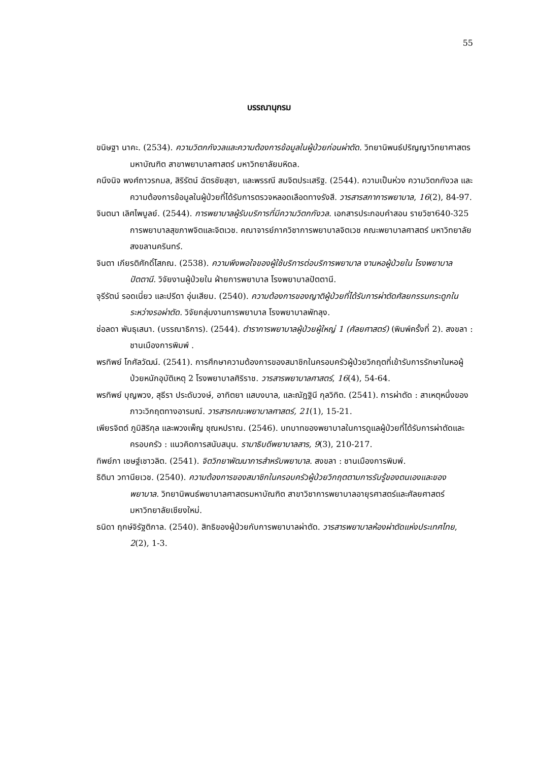55
บรรณานุกรม
ขนิษฐา นาคะ. (2534). ความวิตกกังวลและความต้องการข้อมูลในผู้ป่วยก่อนผ่าตัด. วิทยานิพนธ์ปริญญาวิทยาศาสตรมหาบัณฑิต สาขาพยาบาลศาสตร์ มหาวิทยาลัยมหิดล.
คนึงนิจ พงศ์ถาวรกมล, สิริรัตน์ ฉัตรชัยสุชา, และพรรณี สมจิตประเสริฐ. (2544). ความเป็นห่วง ความวิตกกังวล และความต้องการข้อมูลในผู้ป่วยที่ได้รับการตรวจหลอดเลือดทางรังสี. วารสารสภาการพยาบาล, 16(2), 84-97.
จินตนา เลิศไพบูลย์. (2544). การพยาบาลผู้รับบริการที่มีความวิตกกังวล. เอกสารประกอบคำสอน รายวิชา640-325 การพยาบาลสุขภาพจิตและจิตเวช. คณาจารย์ภาควิชาการพยาบาลจิตเวช คณะพยาบาลศาสตร์ มหาวิทยาลัยสงขลานครินทร์.
จินตา เกียรติศักดิ์โสภณ. (2538). ความพึงพอใจของผู้ใช้บริการต่อบริการพยาบาล งานหอผู้ป่วยใน โรงพยาบาลปัตตานี. วิจัยงานผู้ป่วยใน ฝ่ายการพยาบาล โรงพยาบาลปัตตานี.
จุรีรัตน์ รอดเนี่ยว และปรีดา อุ่นเสียม. (2540). ความต้องการของญาติผู้ป่วยที่ได้รับการผ่าตัดศัลยกรรมกระดูกในระหว่างรอผ่าตัด. วิจัยกลุ่มงานการพยาบาล โรงพยาบาลพัทลุง.
ช่อลดา พันธุเสนา. (บรรณาธิการ). (2544). ตำราการพยาบาลผู้ป่วยผู้ใหญ่ 1 (ศัลยศาสตร์) (พิมพ์ครั้งที่ 2). สงขลา : ชานเมืองการพิมพ์ .
พรทิพย์ โกศัลวัฒน์. (2541). การศึกษาความต้องการของสมาชิกในครอบครัวผู้ป่วยวิกฤตที่เข้ารับการรักษาในหอผู้ป่วยหนักอุบัติเหตุ 2 โรงพยาบาลศิริราช. วารสารพยาบาลศาสตร์, 16(4), 54-64.
พรทิพย์ บุญพวง, สุธีรา ประดับวงษ์, อาทิตยา แสบงบาล, และณัฎฐินี กุลวิทิต. (2541). การผ่าตัด : สาเหตุหนึ่งของภาวะวิกฤตทางอารมณ์. วารสารคณะพยาบาลศาสตร์, 21(1), 15-21.
เพียรจิตต์ ภูมิสิริกุล และพวงเพ็ญ ชุณหปราณ. (2546). บทบาทของพยาบาลในการดูแลผู้ป่วยที่ได้รับการผ่าตัดและครอบครัว : แนวคิดการสนับสนุน. รามาธิบดีพยาบาลสาร, 9(3), 210-217.
ทิพย์ภา เชษฐ์เชาวลิต. (2541). จิตวิทยาพัฒนาการสำหรับพยาบาล. สงขลา : ชานเมืองการพิมพ์.
ธิติมา วทานียเวช. (2540). ความต้องการของสมาชิกในครอบครัวผู้ป่วยวิกฤตตามการรับรู้ของตนเองและของพยาบาล. วิทยานิพนธ์พยาบาลศาสตรมหาบัณฑิต สาขาวิชาการพยาบาลอายุรศาสตร์และศัลยศาสตร์ มหาวิทยาลัยเชียงใหม่.
ธนิดา ฤกษ์จิรัฐติกาล. (2540). สิทธิของผู้ป่วยกับการพยาบาลผ่าตัด. วารสารพยาบาลห้องผ่าตัดแห่งประเทศไทย, 2(2), 1-3.